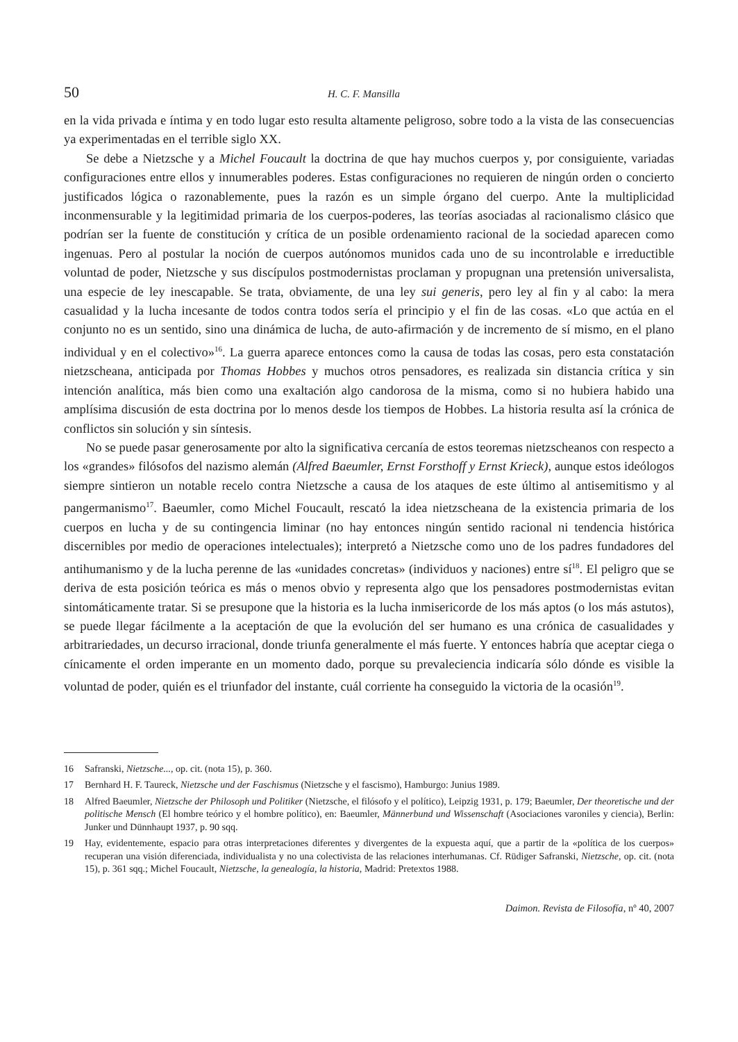50 H. C. F. Mansilla
en la vida privada e íntima y en todo lugar esto resulta altamente peligroso, sobre todo a la vista de las consecuencias ya experimentadas en el terrible siglo XX.
Se debe a Nietzsche y a Michel Foucault la doctrina de que hay muchos cuerpos y, por consiguiente, variadas configuraciones entre ellos y innumerables poderes. Estas configuraciones no requieren de ningún orden o concierto justificados lógica o razonablemente, pues la razón es un simple órgano del cuerpo. Ante la multiplicidad inconmensurable y la legitimidad primaria de los cuerpos-poderes, las teorías asociadas al racionalismo clásico que podrían ser la fuente de constitución y crítica de un posible ordenamiento racional de la sociedad aparecen como ingenuas. Pero al postular la noción de cuerpos autónomos munidos cada uno de su incontrolable e irreductible voluntad de poder, Nietzsche y sus discípulos postmodernistas proclaman y propugnan una pretensión universalista, una especie de ley inescapable. Se trata, obviamente, de una ley sui generis, pero ley al fin y al cabo: la mera casualidad y la lucha incesante de todos contra todos sería el principio y el fin de las cosas. «Lo que actúa en el conjunto no es un sentido, sino una dinámica de lucha, de auto-afirmación y de incremento de sí mismo, en el plano individual y en el colectivo»<sup>16</sup>. La guerra aparece entonces como la causa de todas las cosas, pero esta constatación nietzscheana, anticipada por Thomas Hobbes y muchos otros pensadores, es realizada sin distancia crítica y sin intención analítica, más bien como una exaltación algo candorosa de la misma, como si no hubiera habido una amplísima discusión de esta doctrina por lo menos desde los tiempos de Hobbes. La historia resulta así la crónica de conflictos sin solución y sin síntesis.
No se puede pasar generosamente por alto la significativa cercanía de estos teoremas nietzscheanos con respecto a los «grandes» filósofos del nazismo alemán (Alfred Baeumler, Ernst Forsthoff y Ernst Krieck), aunque estos ideólogos siempre sintieron un notable recelo contra Nietzsche a causa de los ataques de este último al antisemitismo y al pangermanismo<sup>17</sup>. Baeumler, como Michel Foucault, rescató la idea nietzscheana de la existencia primaria de los cuerpos en lucha y de su contingencia liminar (no hay entonces ningún sentido racional ni tendencia histórica discernibles por medio de operaciones intelectuales); interpretó a Nietzsche como uno de los padres fundadores del antihumanismo y de la lucha perenne de las «unidades concretas» (individuos y naciones) entre sí<sup>18</sup>. El peligro que se deriva de esta posición teórica es más o menos obvio y representa algo que los pensadores postmodernistas evitan sintomáticamente tratar. Si se presupone que la historia es la lucha inmisericorde de los más aptos (o los más astutos), se puede llegar fácilmente a la aceptación de que la evolución del ser humano es una crónica de casualidades y arbitrariedades, un decurso irracional, donde triunfa generalmente el más fuerte. Y entonces habría que aceptar ciega o cínicamente el orden imperante en un momento dado, porque su prevaleciencia indicaría sólo dónde es visible la voluntad de poder, quién es el triunfador del instante, cuál corriente ha conseguido la victoria de la ocasión<sup>19</sup>.
16 Safranski, Nietzsche..., op. cit. (nota 15), p. 360.
17 Bernhard H. F. Taureck, Nietzsche und der Faschismus (Nietzsche y el fascismo), Hamburgo: Junius 1989.
18 Alfred Baeumler, Nietzsche der Philosoph und Politiker (Nietzsche, el filósofo y el político), Leipzig 1931, p. 179; Baeumler, Der theoretische und der politische Mensch (El hombre teórico y el hombre político), en: Baeumler, Männerbund und Wissenschaft (Asociaciones varoniles y ciencia), Berlin: Junker und Dünnhaupt 1937, p. 90 sqq.
19 Hay, evidentemente, espacio para otras interpretaciones diferentes y divergentes de la expuesta aquí, que a partir de la «política de los cuerpos» recuperan una visión diferenciada, individualista y no una colectivista de las relaciones interhumanas. Cf. Rüdiger Safranski, Nietzsche, op. cit. (nota 15), p. 361 sqq.; Michel Foucault, Nietzsche, la genealogía, la historia, Madrid: Pretextos 1988.
Daimon. Revista de Filosofía, nº 40, 2007